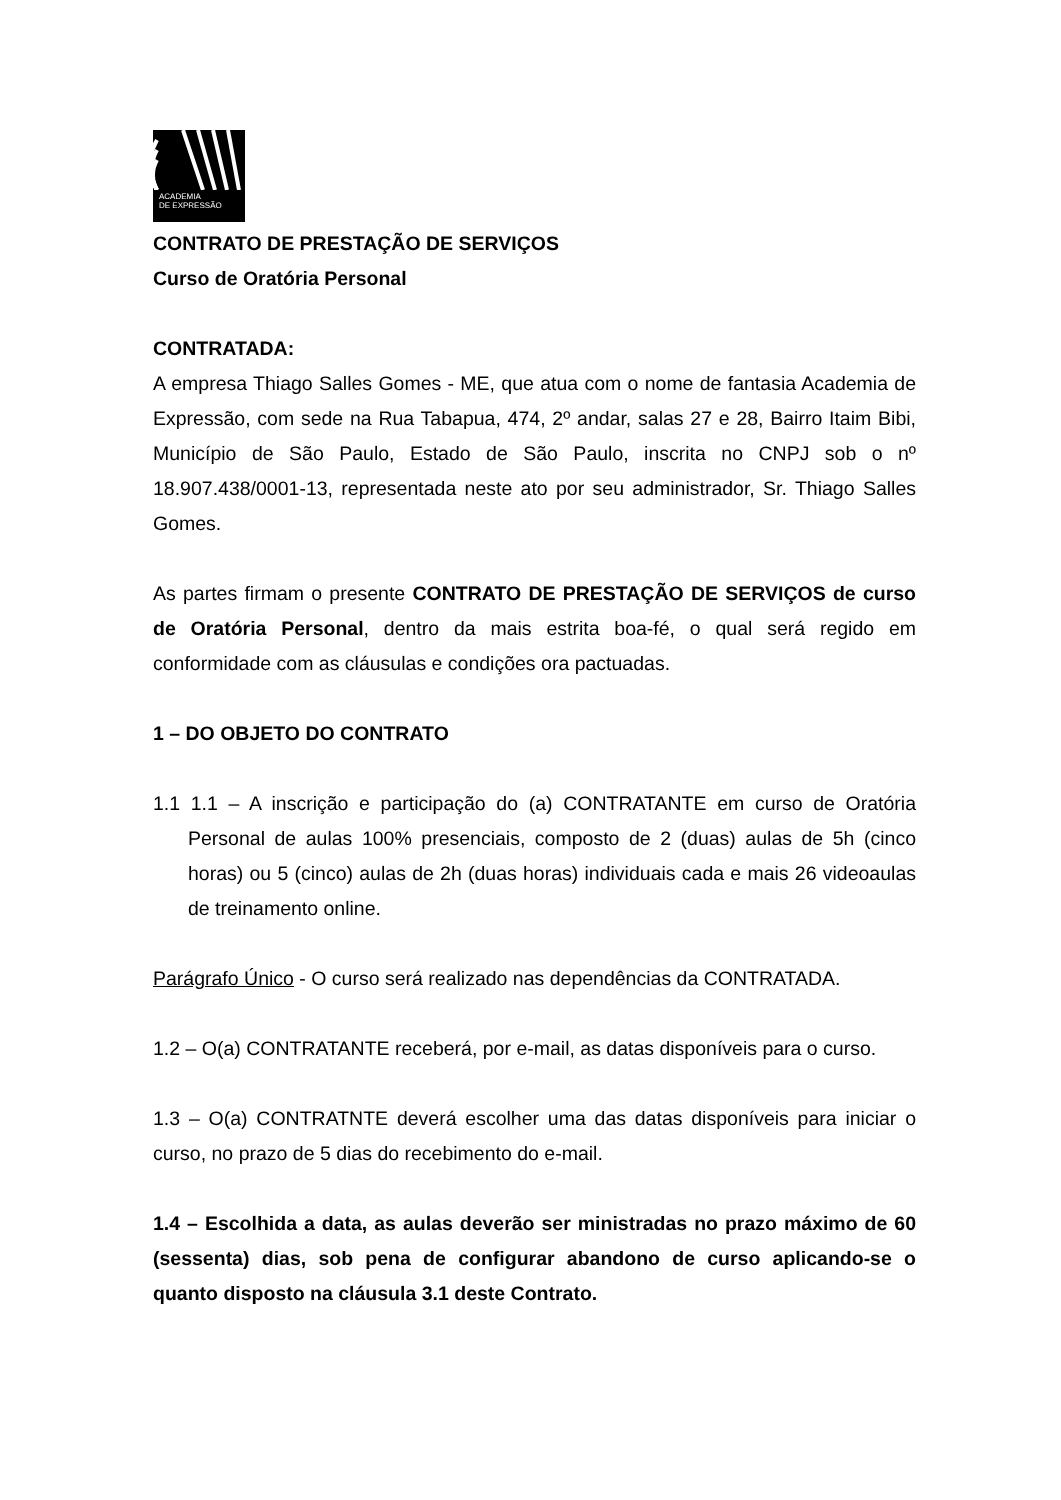ACADEMIA
DE EXPRESSÃO
CONTRATO DE PRESTAÇÃO DE SERVIÇOS
Curso de Oratória Personal
CONTRATADA:
A empresa Thiago Salles Gomes - ME, que atua com o nome de fantasia Academia de Expressão, com sede na Rua Tabapua, 474, 2º andar, salas 27 e 28, Bairro Itaim Bibi, Município de São Paulo, Estado de São Paulo, inscrita no CNPJ sob o nº 18.907.438/0001-13, representada neste ato por seu administrador, Sr. Thiago Salles Gomes.
As partes firmam o presente CONTRATO DE PRESTAÇÃO DE SERVIÇOS de curso de Oratória Personal, dentro da mais estrita boa-fé, o qual será regido em conformidade com as cláusulas e condições ora pactuadas.
1 – DO OBJETO DO CONTRATO
1.1 1.1 – A inscrição e participação do (a) CONTRATANTE em curso de Oratória Personal de aulas 100% presenciais, composto de 2 (duas) aulas de 5h (cinco horas) ou 5 (cinco) aulas de 2h (duas horas) individuais cada e mais 26 videoaulas de treinamento online.
Parágrafo Único - O curso será realizado nas dependências da CONTRATADA.
1.2 – O(a) CONTRATANTE receberá, por e-mail, as datas disponíveis para o curso.
1.3 – O(a) CONTRATNTE deverá escolher uma das datas disponíveis para iniciar o curso, no prazo de 5 dias do recebimento do e-mail.
1.4 – Escolhida a data, as aulas deverão ser ministradas no prazo máximo de 60 (sessenta) dias, sob pena de configurar abandono de curso aplicando-se o quanto disposto na cláusula 3.1 deste Contrato.